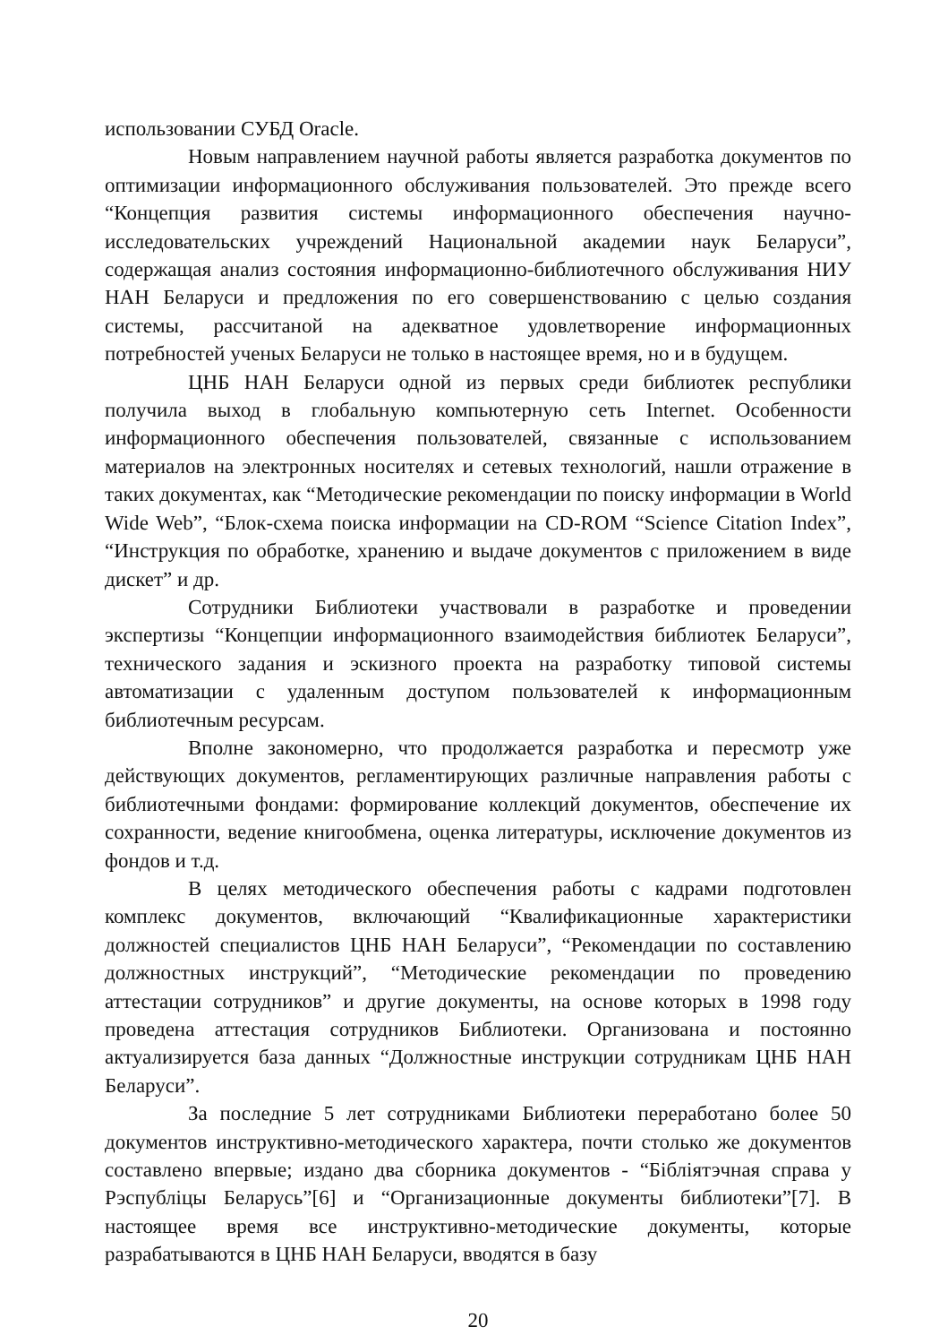использовании СУБД Oracle.
Новым направлением научной работы является разработка документов по оптимизации информационного обслуживания пользователей. Это прежде всего “Концепция развития системы информационного обеспечения научно-исследовательских учреждений Национальной академии наук Беларуси”, содержащая анализ состояния информационно-библиотечного обслуживания НИУ НАН Беларуси и предложения по его совершенствованию с целью создания системы, рассчитаной на адекватное удовлетворение информационных потребностей ученых Беларуси не только в настоящее время, но и в будущем.
ЦНБ НАН Беларуси одной из первых среди библиотек республики получила выход в глобальную компьютерную сеть Internet. Особенности информационного обеспечения пользователей, связанные с использованием материалов на электронных носителях и сетевых технологий, нашли отражение в таких документах, как “Методические рекомендации по поиску информации в World Wide Web”, “Блок-схема поиска информации на CD-ROM “Science Citation Index”, “Инструкция по обработке, хранению и выдаче документов с приложением в виде дискет” и др.
Сотрудники Библиотеки участвовали в разработке и проведении экспертизы “Концепции информационного взаимодействия библиотек Беларуси”, технического задания и эскизного проекта на разработку типовой системы автоматизации с удаленным доступом пользователей к информационным библиотечным ресурсам.
Вполне закономерно, что продолжается разработка и пересмотр уже действующих документов, регламентирующих различные направления работы с библиотечными фондами: формирование коллекций документов, обеспечение их сохранности, ведение книгообмена, оценка литературы, исключение документов из фондов и т.д.
В целях методического обеспечения работы с кадрами подготовлен комплекс документов, включающий “Квалификационные характеристики должностей специалистов ЦНБ НАН Беларуси”, “Рекомендации по составлению должностных инструкций”, “Методические рекомендации по проведению аттестации сотрудников” и другие документы, на основе которых в 1998 году проведена аттестация сотрудников Библиотеки. Организована и постоянно актуализируется база данных “Должностные инструкции сотрудникам ЦНБ НАН Беларуси”.
За последние 5 лет сотрудниками Библиотеки переработано более 50 документов инструктивно-методического характера, почти столько же документов составлено впервые; издано два сборника документов - “Бібліятэчная справа у Рэспубліцы Беларусь”[6] и “Организационные документы библиотеки”[7]. В настоящее время все инструктивно-методические документы, которые разрабатываются в ЦНБ НАН Беларуси, вводятся в базу
20